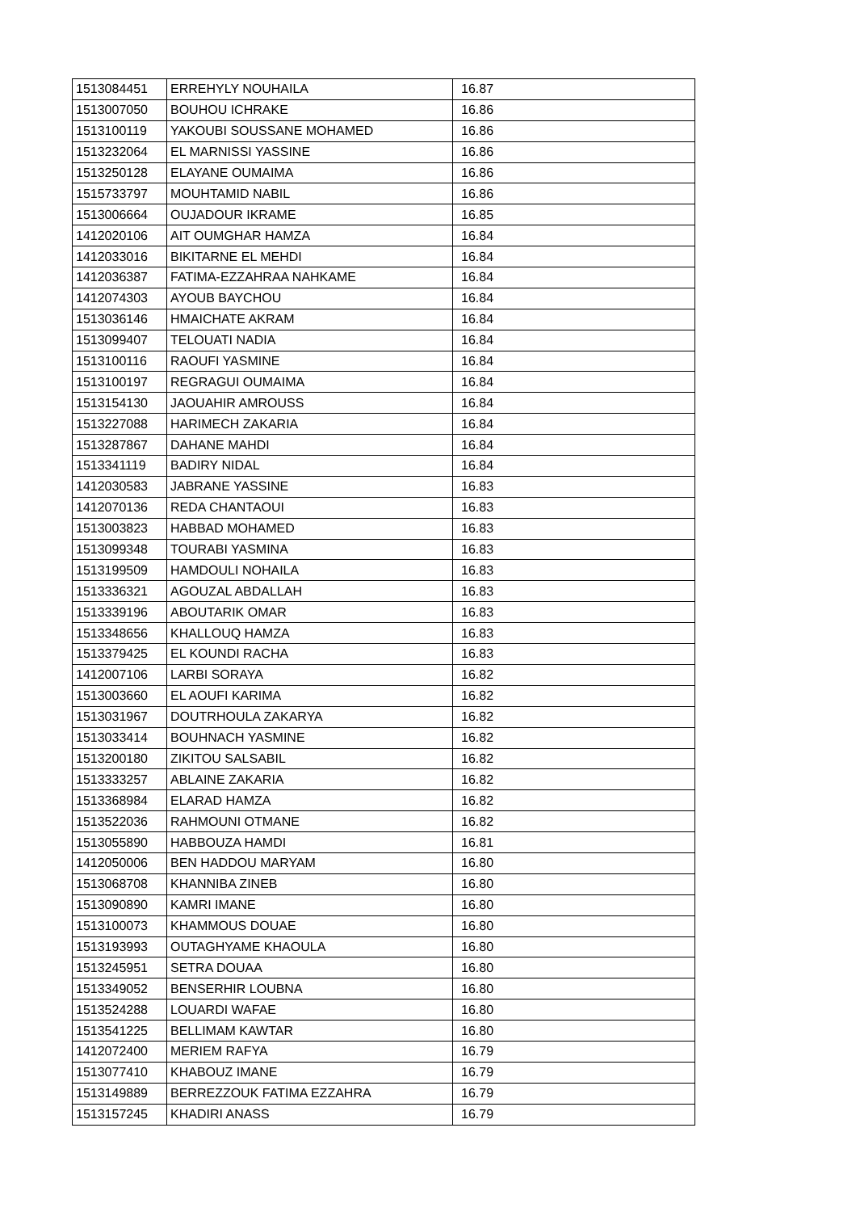| 1513084451 | ERREHYLY NOUHAILA | 16.87 |
| 1513007050 | BOUHOU ICHRAKE | 16.86 |
| 1513100119 | YAKOUBI SOUSSANE MOHAMED | 16.86 |
| 1513232064 | EL MARNISSI YASSINE | 16.86 |
| 1513250128 | ELAYANE OUMAIMA | 16.86 |
| 1515733797 | MOUHTAMID NABIL | 16.86 |
| 1513006664 | OUJADOUR IKRAME | 16.85 |
| 1412020106 | AIT OUMGHAR HAMZA | 16.84 |
| 1412033016 | BIKITARNE EL MEHDI | 16.84 |
| 1412036387 | FATIMA-EZZAHRAA NAHKAME | 16.84 |
| 1412074303 | AYOUB BAYCHOU | 16.84 |
| 1513036146 | HMAICHATE AKRAM | 16.84 |
| 1513099407 | TELOUATI NADIA | 16.84 |
| 1513100116 | RAOUFI YASMINE | 16.84 |
| 1513100197 | REGRAGUI OUMAIMA | 16.84 |
| 1513154130 | JAOUAHIR AMROUSS | 16.84 |
| 1513227088 | HARIMECH ZAKARIA | 16.84 |
| 1513287867 | DAHANE MAHDI | 16.84 |
| 1513341119 | BADIRY NIDAL | 16.84 |
| 1412030583 | JABRANE YASSINE | 16.83 |
| 1412070136 | REDA CHANTAOUI | 16.83 |
| 1513003823 | HABBAD MOHAMED | 16.83 |
| 1513099348 | TOURABI YASMINA | 16.83 |
| 1513199509 | HAMDOULI NOHAILA | 16.83 |
| 1513336321 | AGOUZAL ABDALLAH | 16.83 |
| 1513339196 | ABOUTARIK OMAR | 16.83 |
| 1513348656 | KHALLOUQ HAMZA | 16.83 |
| 1513379425 | EL KOUNDI RACHA | 16.83 |
| 1412007106 | LARBI SORAYA | 16.82 |
| 1513003660 | EL AOUFI KARIMA | 16.82 |
| 1513031967 | DOUTRHOULA ZAKARYA | 16.82 |
| 1513033414 | BOUHNACH YASMINE | 16.82 |
| 1513200180 | ZIKITOU SALSABIL | 16.82 |
| 1513333257 | ABLAINE ZAKARIA | 16.82 |
| 1513368984 | ELARAD HAMZA | 16.82 |
| 1513522036 | RAHMOUNI OTMANE | 16.82 |
| 1513055890 | HABBOUZA HAMDI | 16.81 |
| 1412050006 | BEN HADDOU MARYAM | 16.80 |
| 1513068708 | KHANNIBA ZINEB | 16.80 |
| 1513090890 | KAMRI IMANE | 16.80 |
| 1513100073 | KHAMMOUS DOUAE | 16.80 |
| 1513193993 | OUTAGHYAME KHAOULA | 16.80 |
| 1513245951 | SETRA DOUAA | 16.80 |
| 1513349052 | BENSERHIR LOUBNA | 16.80 |
| 1513524288 | LOUARDI WAFAE | 16.80 |
| 1513541225 | BELLIMAM KAWTAR | 16.80 |
| 1412072400 | MERIEM RAFYA | 16.79 |
| 1513077410 | KHABOUZ IMANE | 16.79 |
| 1513149889 | BERREZZOUK FATIMA EZZAHRA | 16.79 |
| 1513157245 | KHADIRI ANASS | 16.79 |